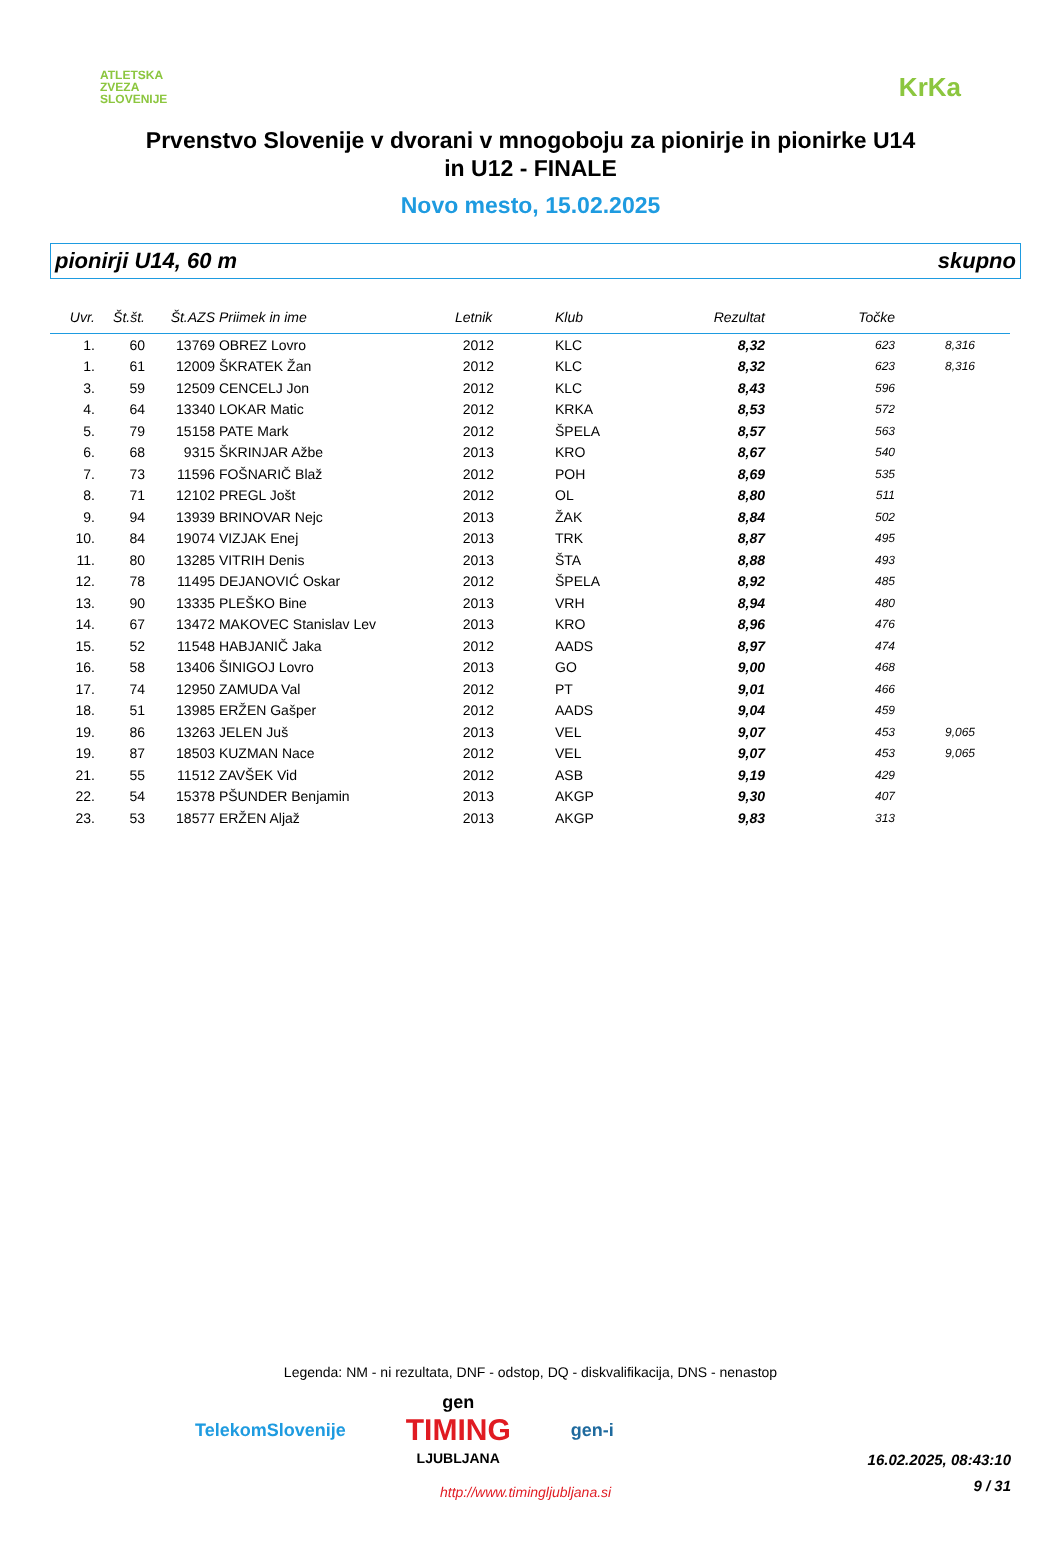ATLETSKA
ZVEZA
SLOVENIJE
KrKa
Prvenstvo Slovenije v dvorani v mnogoboju za pionirje in pionirke U14
in U12 - FINALE
Novo mesto, 15.02.2025
pionirji U14, 60 m skupno
| Uvr. | Št.št. | Št.AZS | Priimek in ime | Letnik | Klub | Rezultat | Točke | |
| --- | --- | --- | --- | --- | --- | --- | --- | --- |
| 1. | 60 | 13769 | OBREZ Lovro | 2012 | KLC | 8,32 | 623 | 8,316 |
| 1. | 61 | 12009 | ŠKRATEK Žan | 2012 | KLC | 8,32 | 623 | 8,316 |
| 3. | 59 | 12509 | CENCELJ Jon | 2012 | KLC | 8,43 | 596 | |
| 4. | 64 | 13340 | LOKAR Matic | 2012 | KRKA | 8,53 | 572 | |
| 5. | 79 | 15158 | PATE Mark | 2012 | ŠPELA | 8,57 | 563 | |
| 6. | 68 | 9315 | ŠKRINJAR Ažbe | 2013 | KRO | 8,67 | 540 | |
| 7. | 73 | 11596 | FOŠNARIČ Blaž | 2012 | POH | 8,69 | 535 | |
| 8. | 71 | 12102 | PREGL Jošt | 2012 | OL | 8,80 | 511 | |
| 9. | 94 | 13939 | BRINOVAR Nejc | 2013 | ŽAK | 8,84 | 502 | |
| 10. | 84 | 19074 | VIZJAK Enej | 2013 | TRK | 8,87 | 495 | |
| 11. | 80 | 13285 | VITRIH Denis | 2013 | ŠTA | 8,88 | 493 | |
| 12. | 78 | 11495 | DEJANOVIĆ Oskar | 2012 | ŠPELA | 8,92 | 485 | |
| 13. | 90 | 13335 | PLEŠKO Bine | 2013 | VRH | 8,94 | 480 | |
| 14. | 67 | 13472 | MAKOVEC Stanislav Lev | 2013 | KRO | 8,96 | 476 | |
| 15. | 52 | 11548 | HABJANIČ Jaka | 2012 | AADS | 8,97 | 474 | |
| 16. | 58 | 13406 | ŠINIGOJ Lovro | 2013 | GO | 9,00 | 468 | |
| 17. | 74 | 12950 | ZAMUDA Val | 2012 | PT | 9,01 | 466 | |
| 18. | 51 | 13985 | ERŽEN Gašper | 2012 | AADS | 9,04 | 459 | |
| 19. | 86 | 13263 | JELEN Juš | 2013 | VEL | 9,07 | 453 | 9,065 |
| 19. | 87 | 18503 | KUZMAN Nace | 2012 | VEL | 9,07 | 453 | 9,065 |
| 21. | 55 | 11512 | ZAVŠEK Vid | 2012 | ASB | 9,19 | 429 | |
| 22. | 54 | 15378 | PŠUNDER Benjamin | 2013 | AKGP | 9,30 | 407 | |
| 23. | 53 | 18577 | ERŽEN Aljaž | 2013 | AKGP | 9,83 | 313 | |
Legenda: NM - ni rezultata, DNF - odstop, DQ - diskvalifikacija, DNS - nenastop
TelekomSlovenije gen
TIMING
LJUBLJANA gen-i
http://www.timingljubljana.si
16.02.2025, 08:43:10
9 / 31